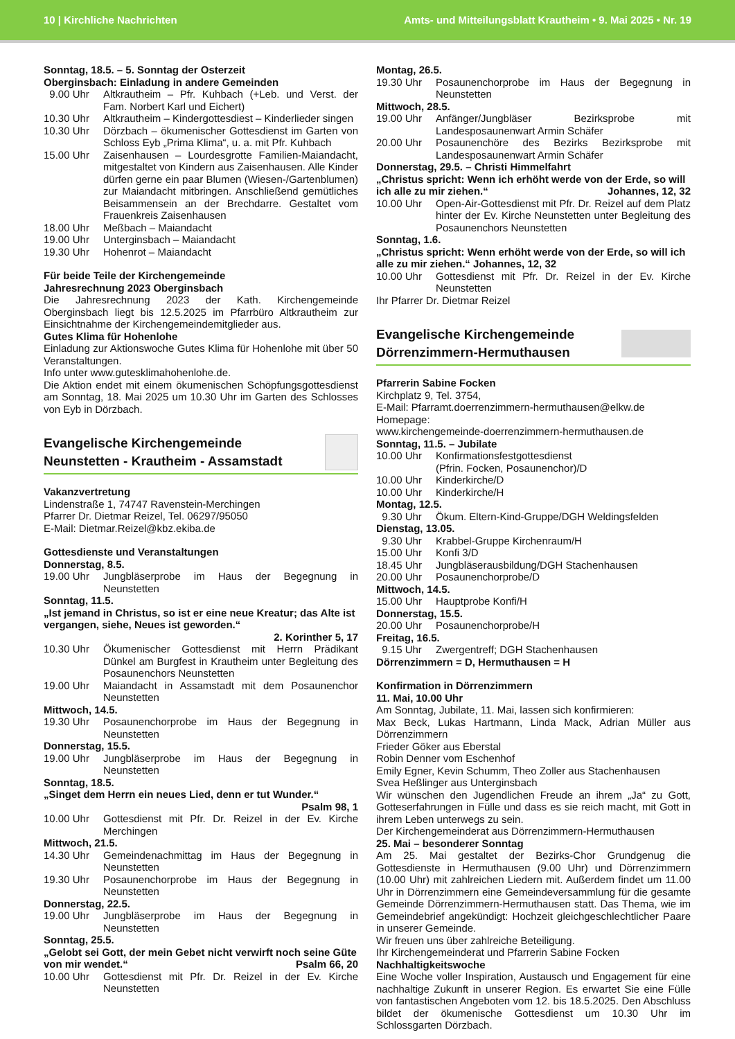10 | Kirchliche Nachrichten Amts- und Mitteilungsblatt Krautheim • 9. Mai 2025 • Nr. 19
Sonntag, 18.5. – 5. Sonntag der Osterzeit
Oberginsbach: Einladung in andere Gemeinden
9.00 Uhr Altkrautheim – Pfr. Kuhbach (+Leb. und Verst. der Fam. Norbert Karl und Eichert)
10.30 Uhr Altkrautheim – Kindergottesdiest – Kinderlieder singen
10.30 Uhr Dörzbach – ökumenischer Gottesdienst im Garten von Schloss Eyb „Prima Klima“, u. a. mit Pfr. Kuhbach
15.00 Uhr Zaisenhausen – Lourdesgrotte Familien-Maiandacht, mitgestaltet von Kindern aus Zaisenhausen. Alle Kinder dürfen gerne ein paar Blumen (Wiesen-/Gartenblumen) zur Maiandacht mitbringen. Anschließend gemütliches Beisammensein an der Brechdarre. Gestaltet vom Frauenkreis Zaisenhausen
18.00 Uhr Meßbach – Maiandacht
19.00 Uhr Unterginsbach – Maiandacht
19.30 Uhr Hohenrot – Maiandacht
Für beide Teile der Kirchengemeinde
Jahresrechnung 2023 Oberginsbach
Die Jahresrechnung 2023 der Kath. Kirchengemeinde Oberginsbach liegt bis 12.5.2025 im Pfarrbüro Altkrautheim zur Einsichtnahme der Kirchengemeindemitglieder aus.
Gutes Klima für Hohenlohe
Einladung zur Aktionswoche Gutes Klima für Hohenlohe mit über 50 Veranstaltungen.
Info unter www.guteskli­mahohenlohe.de.
Die Aktion endet mit einem ökumenischen Schöpfungsgottesdienst am Sonntag, 18. Mai 2025 um 10.30 Uhr im Garten des Schlosses von Eyb in Dörzbach.
Evangelische Kirchengemeinde
Neunstetten - Krautheim - Assamstadt
Vakanzvertretung
Lindenstraße 1, 74747 Ravenstein-Merchingen
Pfarrer Dr. Dietmar Reizel, Tel. 06297/95050
E-Mail: Dietmar.Reizel@kbz.ekiba.de
Gottesdienste und Veranstaltungen
Donnerstag, 8.5.
19.00 Uhr Jungbläserprobe im Haus der Begegnung in Neunstetten
Sonntag, 11.5.
„Ist jemand in Christus, so ist er eine neue Kreatur; das Alte ist vergangen, siehe, Neues ist geworden.“
2. Korinther 5, 17
10.30 Uhr Ökumenischer Gottesdienst mit Herrn Prädikant Dünkel am Burgfest in Krautheim unter Begleitung des Posaunenchors Neunstetten
19.00 Uhr Maiandacht in Assamstadt mit dem Posaunenchor Neunstetten
Mittwoch, 14.5.
19.30 Uhr Posaunenchorprobe im Haus der Begegnung in Neunstetten
Donnerstag, 15.5.
19.00 Uhr Jungbläserprobe im Haus der Begegnung in Neunstetten
Sonntag, 18.5.
„Singet dem Herrn ein neues Lied, denn er tut Wunder.“
Psalm 98, 1
10.00 Uhr Gottesdienst mit Pfr. Dr. Reizel in der Ev. Kirche Merchingen
Mittwoch, 21.5.
14.30 Uhr Gemeindenachmittag im Haus der Begegnung in Neunstetten
19.30 Uhr Posaunenchorprobe im Haus der Begegnung in Neunstetten
Donnerstag, 22.5.
19.00 Uhr Jungbläserprobe im Haus der Begegnung in Neunstetten
Sonntag, 25.5.
„Gelobt sei Gott, der mein Gebet nicht verwirft noch seine Güte von mir wendet.“ Psalm 66, 20
10.00 Uhr Gottesdienst mit Pfr. Dr. Reizel in der Ev. Kirche Neunstetten
Montag, 26.5.
19.30 Uhr Posaunenchorprobe im Haus der Begegnung in Neunstetten
Mittwoch, 28.5.
19.00 Uhr Anfänger/Jungbläser Bezirksprobe mit Landesposaunenwart Armin Schäfer
20.00 Uhr Posaunenchöre des Bezirks Bezirksprobe mit Landesposaunenwart Armin Schäfer
Donnerstag, 29.5. – Christi Himmelfahrt
„Christus spricht: Wenn ich erhöht werde von der Erde, so will ich alle zu mir ziehen.“ Johannes, 12, 32
10.00 Uhr Open-Air-Gottesdienst mit Pfr. Dr. Reizel auf dem Platz hinter der Ev. Kirche Neunstetten unter Begleitung des Posaunenchors Neunstetten
Sonntag, 1.6.
„Christus spricht: Wenn erhöht werde von der Erde, so will ich alle zu mir ziehen.“ Johannes, 12, 32
10.00 Uhr Gottesdienst mit Pfr. Dr. Reizel in der Ev. Kirche Neunstetten
Ihr Pfarrer Dr. Dietmar Reizel
Evangelische Kirchengemeinde
Dörrenzimmern-Hermuthausen
Pfarrerin Sabine Focken
Kirchplatz 9, Tel. 3754,
E-Mail: Pfarramt.doerrenzimmern-hermuthausen@elkw.de
Homepage:
www.kirchengemeinde-doerrenzimmern-hermuthausen.de
Sonntag, 11.5. – Jubilate
10.00 Uhr Konfirmationsfestgottesdienst
(Pfrin. Focken, Posaunenchor)/D
10.00 Uhr Kinderkirche/D
10.00 Uhr Kinderkirche/H
Montag, 12.5.
9.30 Uhr Ökum. Eltern-Kind-Gruppe/DGH Weldingsfelden
Dienstag, 13.05.
9.30 Uhr Krabbel-Gruppe Kirchenraum/H
15.00 Uhr Konfi 3/D
18.45 Uhr Jungbläserausbildung/DGH Stachenhausen
20.00 Uhr Posaunenchorprobe/D
Mittwoch, 14.5.
15.00 Uhr Hauptprobe Konfi/H
Donnerstag, 15.5.
20.00 Uhr Posaunenchorprobe/H
Freitag, 16.5.
9.15 Uhr Zwergentreff; DGH Stachenhausen
Dörrenzimmern = D, Hermuthausen = H
Konfirmation in Dörrenzimmern
11. Mai, 10.00 Uhr
Am Sonntag, Jubilate, 11. Mai, lassen sich konfirmieren:
Max Beck, Lukas Hartmann, Linda Mack, Adrian Müller aus Dörrenzimmern
Frieder Göker aus Eberstal
Robin Denner vom Eschenhof
Emily Egner, Kevin Schumm, Theo Zoller aus Stachenhausen
Svea Heßlinger aus Unterginsbach
Wir wünschen den Jugendlichen Freude an ihrem „Ja“ zu Gott, Gotteserfahrungen in Fülle und dass es sie reich macht, mit Gott in ihrem Leben unterwegs zu sein.
Der Kirchengemeinderat aus Dörrenzimmern-Hermuthausen
25. Mai – besonderer Sonntag
Am 25. Mai gestaltet der Bezirks-Chor Grundgenug die Gottesdienste in Hermuthausen (9.00 Uhr) und Dörrenzimmern (10.00 Uhr) mit zahlreichen Liedern mit. Außerdem findet um 11.00 Uhr in Dörrenzimmern eine Gemeindeversammlung für die gesamte Gemeinde Dörrenzimmern-Hermuthausen statt. Das Thema, wie im Gemeindebrief angekündigt: Hochzeit gleichgeschlechtlicher Paare in unserer Gemeinde.
Wir freuen uns über zahlreiche Beteiligung.
Ihr Kirchengemeinderat und Pfarrerin Sabine Focken
Nachhaltigkeitswoche
Eine Woche voller Inspiration, Austausch und Engagement für eine nachhaltige Zukunft in unserer Region. Es erwartet Sie eine Fülle von fantastischen Angeboten vom 12. bis 18.5.2025. Den Abschluss bildet der ökumenische Gottesdienst um 10.30 Uhr im Schlossgarten Dörzbach.